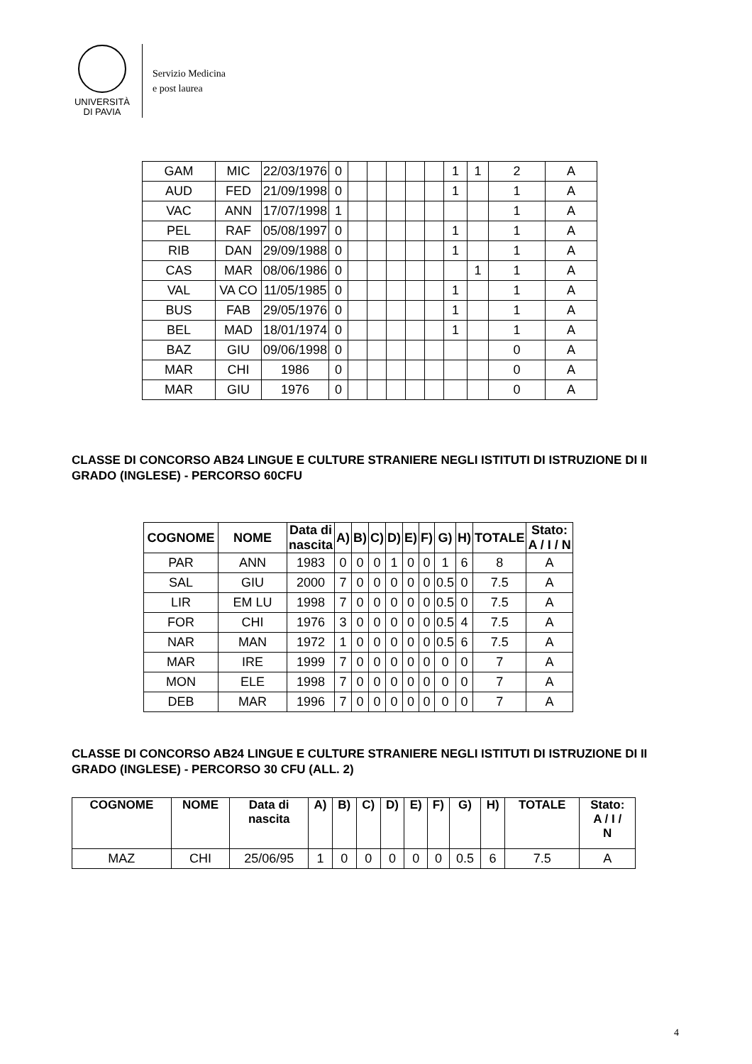UNIVERSITÀ
DI PAVIA
Servizio Medicina
e post laurea
| GAM | MIC | 22/03/1976 | 0 | | | | | | 1 | 1 | 2 | A |
| AUD | FED | 21/09/1998 | 0 | | | | | | 1 | | 1 | A |
| VAC | ANN | 17/07/1998 | 1 | | | | | | | | 1 | A |
| PEL | RAF | 05/08/1997 | 0 | | | | | | 1 | | 1 | A |
| RIB | DAN | 29/09/1988 | 0 | | | | | | 1 | | 1 | A |
| CAS | MAR | 08/06/1986 | 0 | | | | | | | 1 | 1 | A |
| VAL | VA CO | 11/05/1985 | 0 | | | | | | 1 | | 1 | A |
| BUS | FAB | 29/05/1976 | 0 | | | | | | 1 | | 1 | A |
| BEL | MAD | 18/01/1974 | 0 | | | | | | 1 | | 1 | A |
| BAZ | GIU | 09/06/1998 | 0 | | | | | | | | 0 | A |
| MAR | CHI | 1986 | 0 | | | | | | | | 0 | A |
| MAR | GIU | 1976 | 0 | | | | | | | | 0 | A |
CLASSE DI CONCORSO AB24 LINGUE E CULTURE STRANIERE NEGLI ISTITUTI DI ISTRUZIONE DI II GRADO (INGLESE) - PERCORSO 60CFU
| COGNOME | NOME | Data di nascita | A) | B) | C) | D) | E) | F) | G) | H) | TOTALE | Stato: A / I / N |
| --- | --- | --- | --- | --- | --- | --- | --- | --- | --- | --- | --- | --- |
| PAR | ANN | 1983 | 0 | 0 | 0 | 1 | 0 | 0 | 1 | 6 | 8 | A |
| SAL | GIU | 2000 | 7 | 0 | 0 | 0 | 0 | 0 | 0.5 | 0 | 7.5 | A |
| LIR | EM LU | 1998 | 7 | 0 | 0 | 0 | 0 | 0 | 0.5 | 0 | 7.5 | A |
| FOR | CHI | 1976 | 3 | 0 | 0 | 0 | 0 | 0 | 0.5 | 4 | 7.5 | A |
| NAR | MAN | 1972 | 1 | 0 | 0 | 0 | 0 | 0 | 0.5 | 6 | 7.5 | A |
| MAR | IRE | 1999 | 7 | 0 | 0 | 0 | 0 | 0 | 0 | 0 | 7 | A |
| MON | ELE | 1998 | 7 | 0 | 0 | 0 | 0 | 0 | 0 | 0 | 7 | A |
| DEB | MAR | 1996 | 7 | 0 | 0 | 0 | 0 | 0 | 0 | 0 | 7 | A |
CLASSE DI CONCORSO AB24 LINGUE E CULTURE STRANIERE NEGLI ISTITUTI DI ISTRUZIONE DI II GRADO (INGLESE) - PERCORSO 30 CFU (ALL. 2)
| COGNOME | NOME | Data di nascita | A) | B) | C) | D) | E) | F) | G) | H) | TOTALE | Stato: A / I / N |
| --- | --- | --- | --- | --- | --- | --- | --- | --- | --- | --- | --- | --- |
| MAZ | CHI | 25/06/95 | 1 | 0 | 0 | 0 | 0 | 0 | 0.5 | 6 | 7.5 | A |
4